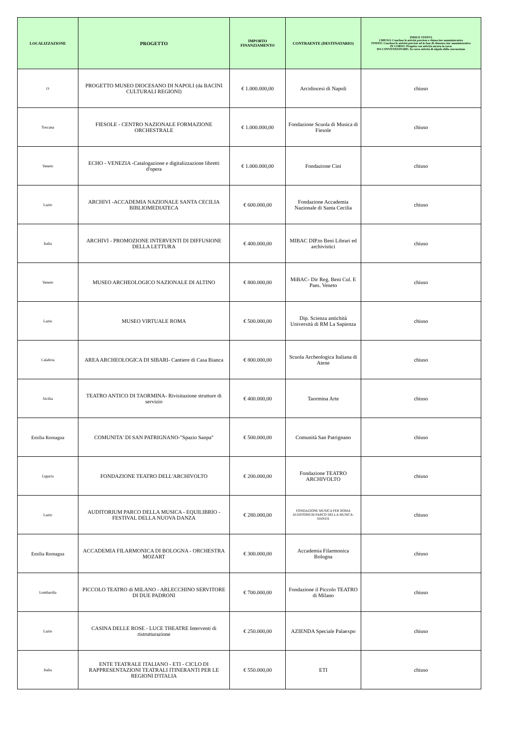| LOCALIZZAZIONE | PROGETTO | IMPORTO FINANZIAMENTO | CONTRAENTE (DESTINATARIO) | INDICE STATUS CHIUSO: Concluse le attività previste e chiuso iter amministrativo FINITO: Concluse le attività previste ed in fase di chiusura iter amministrativo IN CORSO: Progetto con attività ancora in corso DA CONVENZIONARE: In corso attività di stipula della convenzione |
| --- | --- | --- | --- | --- |
| O | PROGETTO MUSEO DIOCESANO DI NAPOLI (da BACINI CULTURALI REGIONI) | € 1.000.000,00 | Arcidiocesi di Napoli | chiuso |
| Toscana | FIESOLE - CENTRO NAZIONALE FORMAZIONE ORCHESTRALE | € 1.000.000,00 | Fondazione Scuola di Musica di Fiesole | chiuso |
| Veneto | ECHO - VENEZIA -Catalogazione e digitalizzazione libretti d'opera | € 1.000.000,00 | Fondazione Cini | chiuso |
| Lazio | ARCHIVI -ACCADEMIA NAZIONALE SANTA CECILIA BIBLIOMEDIATECA | € 600.000,00 | Fondazione Accademia Nazionale di Santa Cecilia | chiuso |
| Italia | ARCHIVI - PROMOZIONE INTERVENTI DI DIFFUSIONE DELLA LETTURA | € 400.000,00 | MIBAC DIP.to Beni Librari ed archivistici | chiuso |
| Veneto | MUSEO ARCHEOLOGICO NAZIONALE DI ALTINO | € 800.000,00 | MiBAC- Dir Reg. Beni Cul. E Paes. Veneto | chiuso |
| Lazio | MUSEO VIRTUALE ROMA | € 500.000,00 | Dip. Scienza antichità Università di RM La Sapienza | chiuso |
| Calabria | AREA ARCHEOLOGICA DI SIBARI- Cantiere di Casa Bianca | € 800.000,00 | Scuola Archeologica Italiana di Atene | chiuso |
| Sicilia | TEATRO ANTICO DI TAORMINA- Rivisitazione strutture di servizio | € 400.000,00 | Taormina Arte | chiuso |
| Emilia Romagna | COMUNITA' DI SAN PATRIGNANO-"Spazio Sanpa" | € 500.000,00 | Comunità San Patrignano | chiuso |
| Liguria | FONDAZIONE TEATRO DELL'ARCHIVOLTO | € 200.000,00 | Fondazione TEATRO ARCHIVOLTO | chiuso |
| Lazio | AUDITORIUM PARCO DELLA MUSICA - EQUILIBRIO - FESTIVAL DELLA NUOVA DANZA | € 280.000,00 | FONDAZIONE MUSICA PER ROMA AUDITORIUM PARCO DELLA MUSICA-DANZA | chiuso |
| Emilia Romagna | ACCADEMIA FILARMONICA DI BOLOGNA - ORCHESTRA MOZART | € 300.000,00 | Accademia Filarmonica Bologna | chiuso |
| Lombardia | PICCOLO TEATRO di MILANO - ARLECCHINO SERVITORE DI DUE PADRONI | € 700.000,00 | Fondazione il Piccolo TEATRO di Milano | chiuso |
| Lazio | CASINA DELLE ROSE - LUCE THEATRE Interventi di ristrutturazione | € 250.000,00 | AZIENDA Speciale Palaexpo | chiuso |
| Italia | ENTE TEATRALE ITALIANO - ETI - CICLO DI RAPPRESENTAZIONI TEATRALI ITINERANTI PER LE REGIONI D'ITALIA | € 550.000,00 | ETI | chiuso |